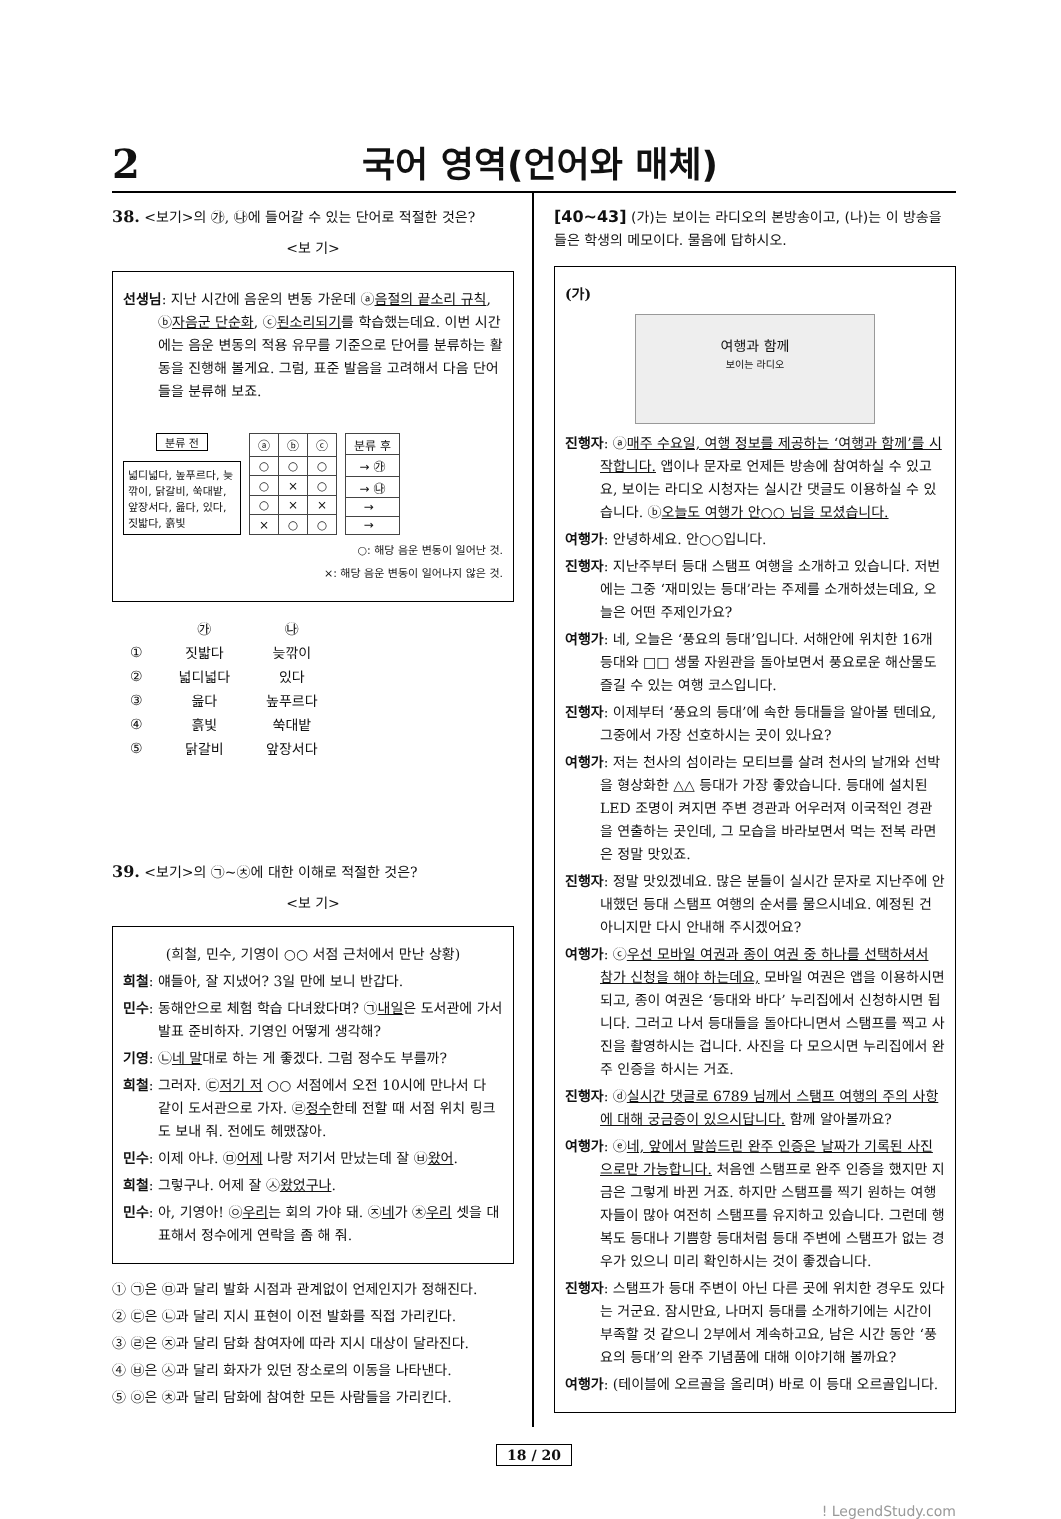2
국어 영역(언어와 매체)
38. <보기>의 ㉮, ㉯에 들어갈 수 있는 단어로 적절한 것은?
<보 기>
선생님: 지난 시간에 음운의 변동 가운데 ⓐ음절의 끝소리 규칙, ⓑ자음군 단순화, ⓒ된소리되기를 학습했는데요. 이번 시간에는 음운 변동의 적용 유무를 기준으로 단어를 분류하는 활동을 진행해 볼게요. 그럼, 표준 발음을 고려해서 다음 단어들을 분류해 보죠.
분류 전
넓디넓다, 높푸르다, 늦깎이, 닭갈비, 쑥대밭, 앞장서다, 읊다, 있다, 짓밟다, 흙빛
| ⓐ | ⓑ | ⓒ |
| ○ | ○ | ○ |
| ○ | × | ○ |
| ○ | × | × |
| × | ○ | ○ |
| 분류 후 |
| → ㉮ |
| → ㉯ |
| → |
| → |
○: 해당 음운 변동이 일어난 것.
×: 해당 음운 변동이 일어나지 않은 것.
| | ㉮ | ㉯ |
| ① | 짓밟다 | 늦깎이 |
| ② | 넓디넓다 | 있다 |
| ③ | 읊다 | 높푸르다 |
| ④ | 흙빛 | 쑥대밭 |
| ⑤ | 닭갈비 | 앞장서다 |
39. <보기>의 ㉠~㉩에 대한 이해로 적절한 것은?
<보 기>
(희철, 민수, 기영이 ○○ 서점 근처에서 만난 상황)
희철: 얘들아, 잘 지냈어? 3일 만에 보니 반갑다.
민수: 동해안으로 체험 학습 다녀왔다며? ㉠내일은 도서관에 가서 발표 준비하자. 기영인 어떻게 생각해?
기영: ㉡네 말대로 하는 게 좋겠다. 그럼 정수도 부를까?
희철: 그러자. ㉢저기 저 ○○ 서점에서 오전 10시에 만나서 다 같이 도서관으로 가자. ㉣정수한테 전할 때 서점 위치 링크도 보내 줘. 전에도 헤맸잖아.
민수: 이제 아냐. ㉤어제 나랑 저기서 만났는데 잘 ㉥왔어.
희철: 그렇구나. 어제 잘 ㉦왔었구나.
민수: 아, 기영아! ㉧우리는 회의 가야 돼. ㉨네가 ㉩우리 셋을 대표해서 정수에게 연락을 좀 해 줘.
① ㉠은 ㉤과 달리 발화 시점과 관계없이 언제인지가 정해진다.
② ㉢은 ㉡과 달리 지시 표현이 이전 발화를 직접 가리킨다.
③ ㉣은 ㉨과 달리 담화 참여자에 따라 지시 대상이 달라진다.
④ ㉥은 ㉦과 달리 화자가 있던 장소로의 이동을 나타낸다.
⑤ ㉧은 ㉩과 달리 담화에 참여한 모든 사람들을 가리킨다.
[40~43] (가)는 보이는 라디오의 본방송이고, (나)는 이 방송을 들은 학생의 메모이다. 물음에 답하시오.
(가)
여행과 함께
보이는 라디오
진행자: ⓐ매주 수요일, 여행 정보를 제공하는 ‘여행과 함께’를 시작합니다. 앱이나 문자로 언제든 방송에 참여하실 수 있고요, 보이는 라디오 시청자는 실시간 댓글도 이용하실 수 있습니다. ⓑ오늘도 여행가 안○○ 님을 모셨습니다.
여행가: 안녕하세요. 안○○입니다.
진행자: 지난주부터 등대 스탬프 여행을 소개하고 있습니다. 저번에는 그중 ‘재미있는 등대’라는 주제를 소개하셨는데요, 오늘은 어떤 주제인가요?
여행가: 네, 오늘은 ‘풍요의 등대’입니다. 서해안에 위치한 16개 등대와 □□ 생물 자원관을 돌아보면서 풍요로운 해산물도 즐길 수 있는 여행 코스입니다.
진행자: 이제부터 ‘풍요의 등대’에 속한 등대들을 알아볼 텐데요, 그중에서 가장 선호하시는 곳이 있나요?
여행가: 저는 천사의 섬이라는 모티브를 살려 천사의 날개와 선박을 형상화한 △△ 등대가 가장 좋았습니다. 등대에 설치된 LED 조명이 켜지면 주변 경관과 어우러져 이국적인 경관을 연출하는 곳인데, 그 모습을 바라보면서 먹는 전복 라면은 정말 맛있죠.
진행자: 정말 맛있겠네요. 많은 분들이 실시간 문자로 지난주에 안내했던 등대 스탬프 여행의 순서를 물으시네요. 예정된 건 아니지만 다시 안내해 주시겠어요?
여행가: ⓒ우선 모바일 여권과 종이 여권 중 하나를 선택하셔서 참가 신청을 해야 하는데요, 모바일 여권은 앱을 이용하시면 되고, 종이 여권은 ‘등대와 바다’ 누리집에서 신청하시면 됩니다. 그러고 나서 등대들을 돌아다니면서 스탬프를 찍고 사진을 촬영하시는 겁니다. 사진을 다 모으시면 누리집에서 완주 인증을 하시는 거죠.
진행자: ⓓ실시간 댓글로 6789 님께서 스탬프 여행의 주의 사항에 대해 궁금증이 있으시답니다. 함께 알아볼까요?
여행가: ⓔ네, 앞에서 말씀드린 완주 인증은 날짜가 기록된 사진으로만 가능합니다. 처음엔 스탬프로 완주 인증을 했지만 지금은 그렇게 바뀐 거죠. 하지만 스탬프를 찍기 원하는 여행자들이 많아 여전히 스탬프를 유지하고 있습니다. 그런데 행복도 등대나 기쁨항 등대처럼 등대 주변에 스탬프가 없는 경우가 있으니 미리 확인하시는 것이 좋겠습니다.
진행자: 스탬프가 등대 주변이 아닌 다른 곳에 위치한 경우도 있다는 거군요. 잠시만요, 나머지 등대를 소개하기에는 시간이 부족할 것 같으니 2부에서 계속하고요, 남은 시간 동안 ‘풍요의 등대’의 완주 기념품에 대해 이야기해 볼까요?
여행가: (테이블에 오르골을 올리며) 바로 이 등대 오르골입니다.
18 / 20
! LegendStudy.com